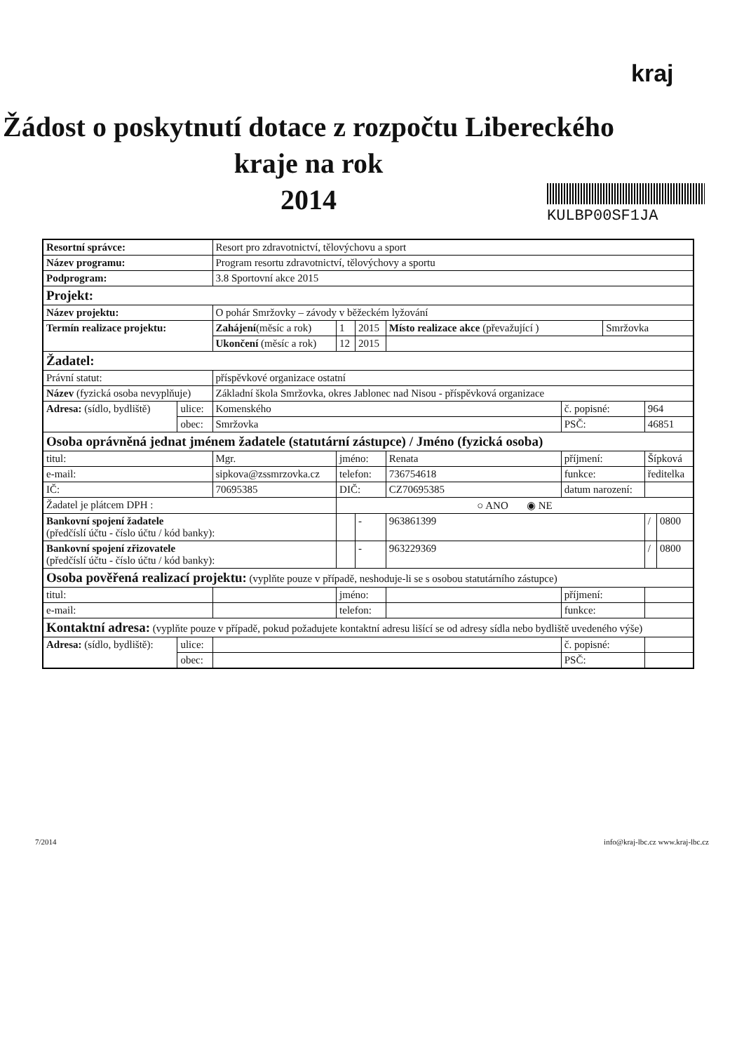kraj
Žádost o poskytnutí dotace z rozpočtu Libereckého
kraje na rok
2014
KULBP00SF1JA
| Resortní správce: | | Resort pro zdravotnictví, tělovýchovu a sport | | | | | | | |
| Název programu: | | Program resortu zdravotnictví, tělovýchovy a sportu | | | | | | | |
| Podprogram: | | 3.8 Sportovní akce 2015 | | | | | | | |
| Projekt: | | | | | | | | | |
| Název projektu: | | O pohár Smržovky – závody v běžeckém lyžování | | | | | | | |
| Termín realizace projektu: | | Zahájení (měsíc a rok) | 1 | 2015 | Místo realizace akce (převažující ) | | Smržovka | | |
| | | Ukončení (měsíc a rok) | 12 | 2015 | | | | | |
| Žadatel: | | | | | | | | | |
| Právní statut: | | příspěvkové organizace ostatní | | | | | | | |
| Název (fyzická osoba nevyplňuje) | | Základní škola Smržovka, okres Jablonec nad Nisou - příspěvková organizace | | | | | | | |
| Adresa: (sídlo, bydliště) | ulice: | Komenského | | | | č. popisné: | | 964 | |
| | obec: | Smržovka | | | | PSČ: | | 46851 | |
| Osoba oprávněná jednat jménem žadatele (statutární zástupce) / Jméno (fyzická osoba) | | | | | | | | | |
| titul: | | Mgr. | jméno: | | Renata | příjmení: | | Šípková | |
| e-mail: | | sipkova@zssmrzovka.cz | telefon: | | 736754618 | funkce: | | ředitelka | |
| IČ: | | 70695385 | DIČ: | | CZ70695385 | datum narození: | | | |
| Žadatel je plátcem DPH : | | | ○ ANO ◉ NE | | | | | | |
| Bankovní spojení žadatele (předčíslí účtu - číslo účtu / kód banky): | | | | - | 963861399 | | | / | 0800 |
| Bankovní spojení zřizovatele (předčíslí účtu - číslo účtu / kód banky): | | | | - | 963229369 | | | / | 0800 |
| Osoba pověřená realizací projektu: (vyplňte pouze v případě, neshoduje-li se s osobou statutárního zástupce) | | | | | | | | | |
| titul: | | | jméno: | | | příjmení: | | | |
| e-mail: | | | telefon: | | | funkce: | | | |
| Kontaktní adresa: (vyplňte pouze v případě, pokud požadujete kontaktní adresu lišící se od adresy sídla nebo bydliště uvedeného výše) | | | | | | | | | |
| Adresa: (sídlo, bydliště): | ulice: | | | | | č. popisné: | | | |
| | obec: | | | | | PSČ: | | | |
7/2014 info@kraj-lbc.cz www.kraj-lbc.cz